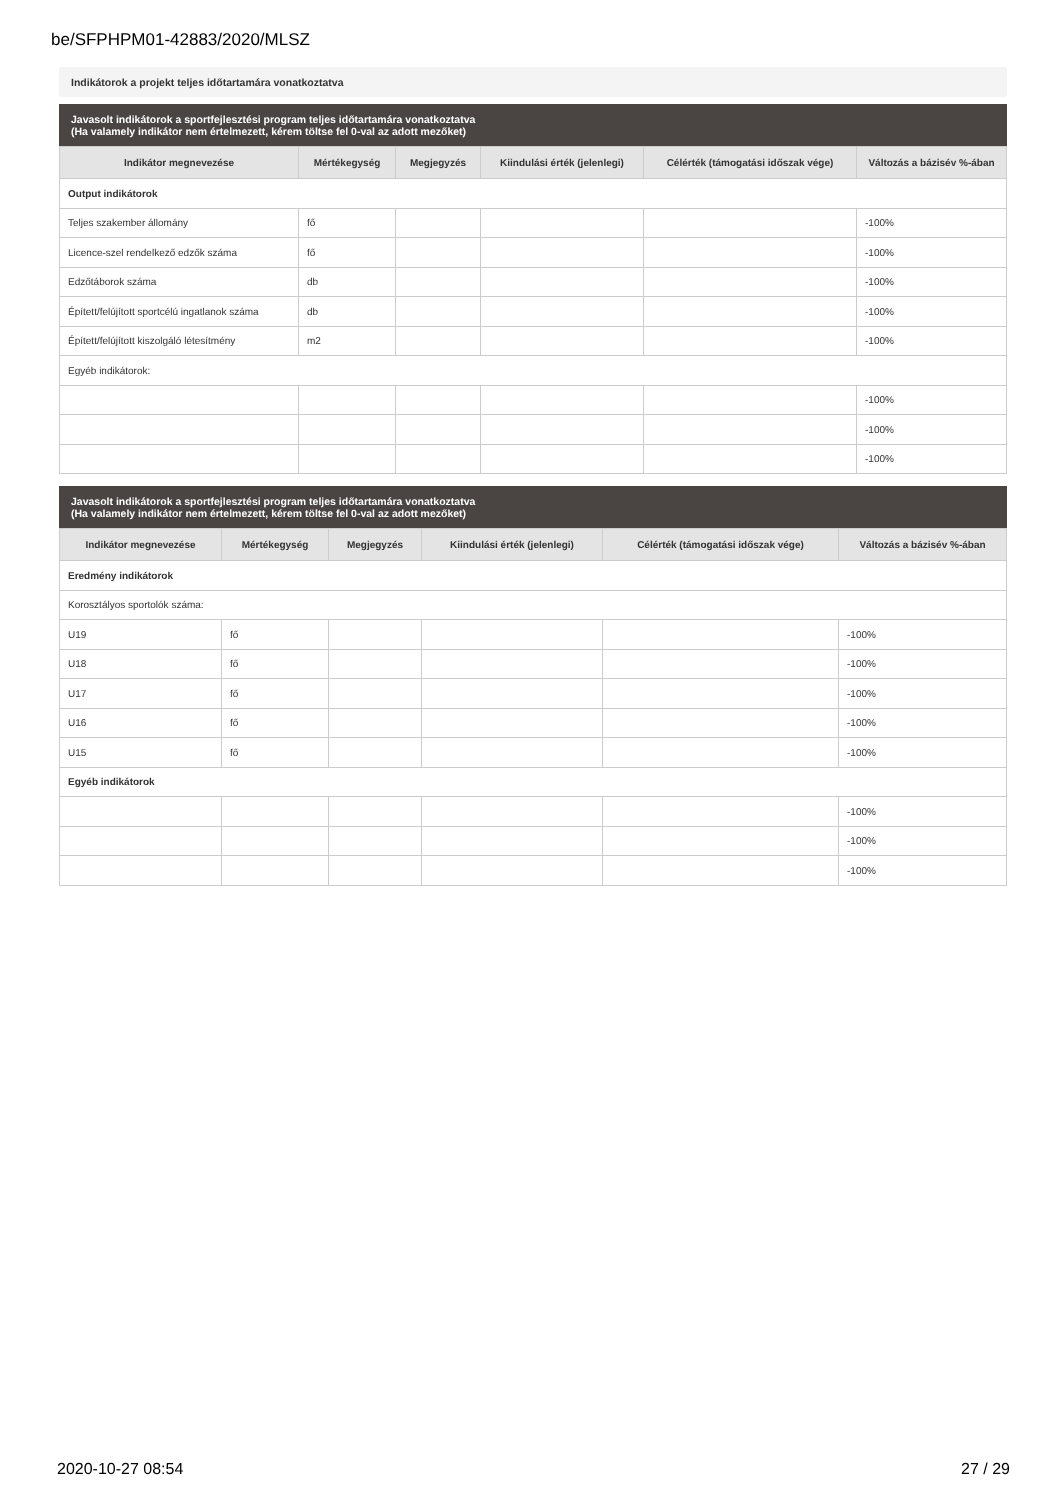be/SFPHPM01-42883/2020/MLSZ
Indikátorok a projekt teljes időtartamára vonatkoztatva
Javasolt indikátorok a sportfejlesztési program teljes időtartamára vonatkoztatva
(Ha valamely indikátor nem értelmezett, kérem töltse fel 0-val az adott mezőket)
| Indikátor megnevezése | Mértékegység | Megjegyzés | Kiindulási érték (jelenlegi) | Célérték (támogatási időszak vége) | Változás a bázisév %-ában |
| --- | --- | --- | --- | --- | --- |
| Output indikátorok | | | | | |
| Teljes szakember állomány | fő | | | | -100% |
| Licence-szel rendelkező edzők száma | fő | | | | -100% |
| Edzőtáborok száma | db | | | | -100% |
| Épített/felújított sportcélú ingatlanok száma | db | | | | -100% |
| Épített/felújított kiszolgáló létesítmény | m2 | | | | -100% |
| Egyéb indikátorok: | | | | | |
| | | | | | -100% |
| | | | | | -100% |
| | | | | | -100% |
Javasolt indikátorok a sportfejlesztési program teljes időtartamára vonatkoztatva
(Ha valamely indikátor nem értelmezett, kérem töltse fel 0-val az adott mezőket)
| Indikátor megnevezése | Mértékegység | Megjegyzés | Kiindulási érték (jelenlegi) | Célérték (támogatási időszak vége) | Változás a bázisév %-ában |
| --- | --- | --- | --- | --- | --- |
| Eredmény indikátorok | | | | | |
| Korosztályos sportolók száma: | | | | | |
| U19 | fő | | | | -100% |
| U18 | fő | | | | -100% |
| U17 | fő | | | | -100% |
| U16 | fő | | | | -100% |
| U15 | fő | | | | -100% |
| Egyéb indikátorok | | | | | |
| | | | | | -100% |
| | | | | | -100% |
| | | | | | -100% |
2020-10-27 08:54 27 / 29